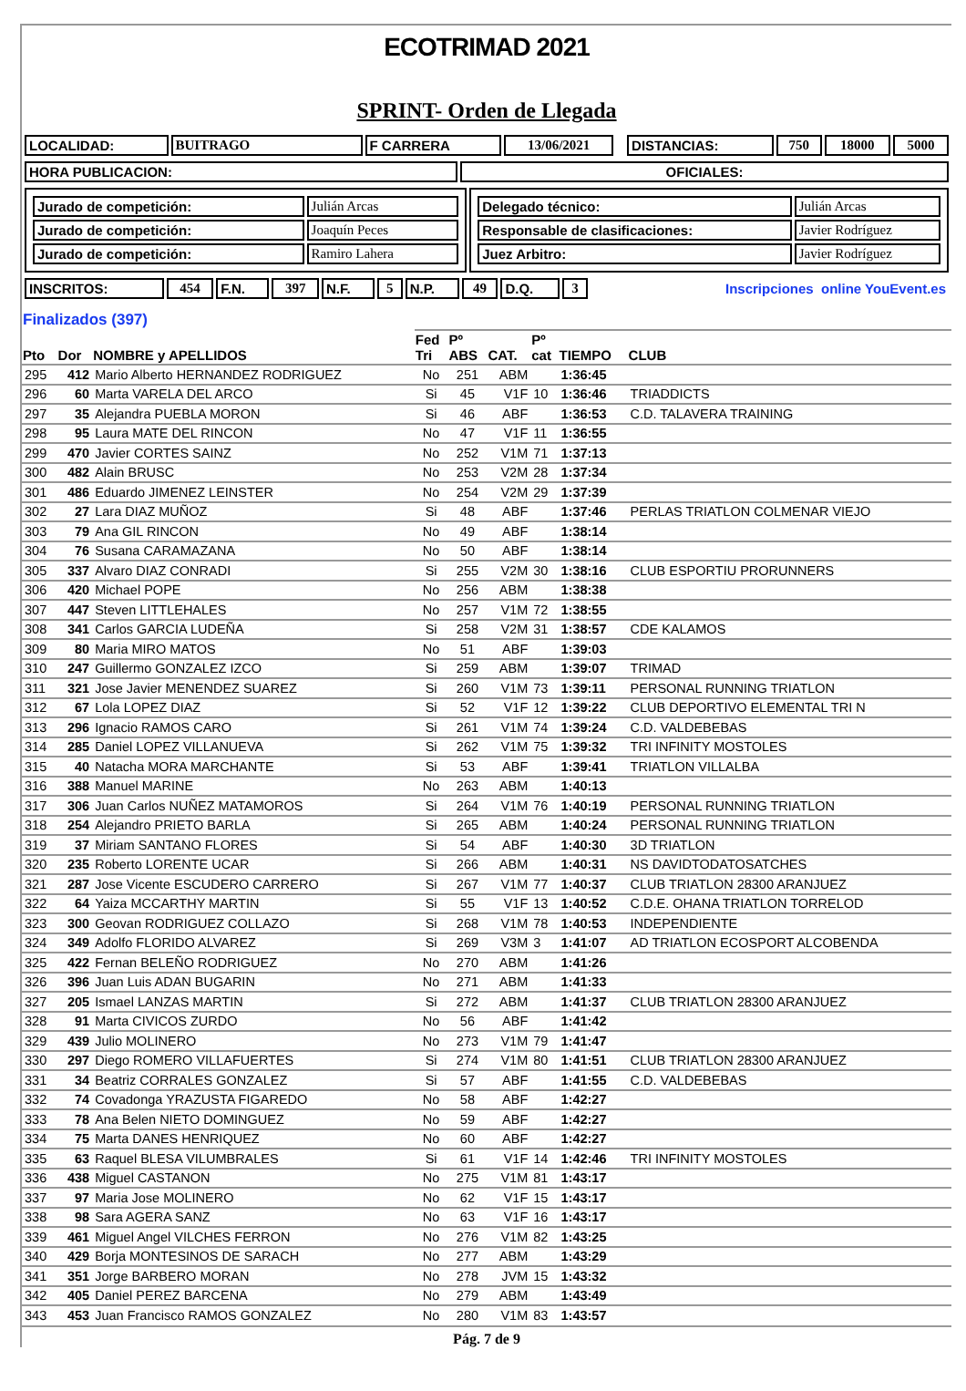ECOTRIMAD 2021
SPRINT- Orden de Llegada
| LOCALIDAD: | BUITRAGO | F CARRERA | 13/06/2021 | | DISTANCIAS: | 750 | 18000 | 5000 |
| HORA PUBLICACION: | OFICIALES: |
| / Jurado de competición: / Julián Arcas / / Jurado de competición: / Joaquín Peces / / Jurado de competición: / Ramiro Lahera / | / Delegado técnico: / Julián Arcas / / Responsable de clasificaciones: / Javier Rodríguez / / Juez Arbitro: / Javier Rodríguez / |
| INSCRITOS: | 454 | F.N. | 397 | N.F. | 5 | N.P. | 49 | D.Q. | 3 | Inscripciones online YouEvent.es |
| Finalizados (397) | | | | | | | | |
| --- | --- | --- | --- | --- | --- | --- | --- | --- |
| Pto | Dor | NOMBRE y APELLIDOS | Fed Tri | Pº ABS | CAT. | Pº cat | TIEMPO | CLUB |
| 295 | 412 | Mario Alberto HERNANDEZ RODRIGUEZ | No | 251 | ABM | | 1:36:45 | |
| 296 | 60 | Marta VARELA DEL ARCO | Si | 45 | V1F | 10 | 1:36:46 | TRIADDICTS |
| 297 | 35 | Alejandra PUEBLA MORON | Si | 46 | ABF | | 1:36:53 | C.D. TALAVERA TRAINING |
| 298 | 95 | Laura MATE DEL RINCON | No | 47 | V1F | 11 | 1:36:55 | |
| 299 | 470 | Javier CORTES SAINZ | No | 252 | V1M | 71 | 1:37:13 | |
| 300 | 482 | Alain BRUSC | No | 253 | V2M | 28 | 1:37:34 | |
| 301 | 486 | Eduardo JIMENEZ LEINSTER | No | 254 | V2M | 29 | 1:37:39 | |
| 302 | 27 | Lara DIAZ MUÑOZ | Si | 48 | ABF | | 1:37:46 | PERLAS TRIATLON COLMENAR VIEJO |
| 303 | 79 | Ana GIL RINCON | No | 49 | ABF | | 1:38:14 | |
| 304 | 76 | Susana CARAMAZANA | No | 50 | ABF | | 1:38:14 | |
| 305 | 337 | Alvaro DIAZ CONRADI | Si | 255 | V2M | 30 | 1:38:16 | CLUB ESPORTIU PRORUNNERS |
| 306 | 420 | Michael POPE | No | 256 | ABM | | 1:38:38 | |
| 307 | 447 | Steven LITTLEHALES | No | 257 | V1M | 72 | 1:38:55 | |
| 308 | 341 | Carlos GARCIA LUDEÑA | Si | 258 | V2M | 31 | 1:38:57 | CDE KALAMOS |
| 309 | 80 | Maria MIRO MATOS | No | 51 | ABF | | 1:39:03 | |
| 310 | 247 | Guillermo GONZALEZ IZCO | Si | 259 | ABM | | 1:39:07 | TRIMAD |
| 311 | 321 | Jose Javier MENENDEZ SUAREZ | Si | 260 | V1M | 73 | 1:39:11 | PERSONAL RUNNING TRIATLON |
| 312 | 67 | Lola LOPEZ DIAZ | Si | 52 | V1F | 12 | 1:39:22 | CLUB DEPORTIVO ELEMENTAL TRI N |
| 313 | 296 | Ignacio RAMOS CARO | Si | 261 | V1M | 74 | 1:39:24 | C.D. VALDEBEBAS |
| 314 | 285 | Daniel LOPEZ VILLANUEVA | Si | 262 | V1M | 75 | 1:39:32 | TRI INFINITY MOSTOLES |
| 315 | 40 | Natacha MORA MARCHANTE | Si | 53 | ABF | | 1:39:41 | TRIATLON VILLALBA |
| 316 | 388 | Manuel MARINE | No | 263 | ABM | | 1:40:13 | |
| 317 | 306 | Juan Carlos NUÑEZ MATAMOROS | Si | 264 | V1M | 76 | 1:40:19 | PERSONAL RUNNING TRIATLON |
| 318 | 254 | Alejandro PRIETO BARLA | Si | 265 | ABM | | 1:40:24 | PERSONAL RUNNING TRIATLON |
| 319 | 37 | Miriam SANTANO FLORES | Si | 54 | ABF | | 1:40:30 | 3D TRIATLON |
| 320 | 235 | Roberto LORENTE UCAR | Si | 266 | ABM | | 1:40:31 | NS DAVIDTODATOSATCHES |
| 321 | 287 | Jose Vicente ESCUDERO CARRERO | Si | 267 | V1M | 77 | 1:40:37 | CLUB TRIATLON 28300 ARANJUEZ |
| 322 | 64 | Yaiza MCCARTHY MARTIN | Si | 55 | V1F | 13 | 1:40:52 | C.D.E. OHANA TRIATLON TORRELOD |
| 323 | 300 | Geovan RODRIGUEZ COLLAZO | Si | 268 | V1M | 78 | 1:40:53 | INDEPENDIENTE |
| 324 | 349 | Adolfo FLORIDO ALVAREZ | Si | 269 | V3M | 3 | 1:41:07 | AD TRIATLON ECOSPORT ALCOBENDA |
| 325 | 422 | Fernan BELEÑO RODRIGUEZ | No | 270 | ABM | | 1:41:26 | |
| 326 | 396 | Juan Luis ADAN BUGARIN | No | 271 | ABM | | 1:41:33 | |
| 327 | 205 | Ismael LANZAS MARTIN | Si | 272 | ABM | | 1:41:37 | CLUB TRIATLON 28300 ARANJUEZ |
| 328 | 91 | Marta CIVICOS ZURDO | No | 56 | ABF | | 1:41:42 | |
| 329 | 439 | Julio MOLINERO | No | 273 | V1M | 79 | 1:41:47 | |
| 330 | 297 | Diego ROMERO VILLAFUERTES | Si | 274 | V1M | 80 | 1:41:51 | CLUB TRIATLON 28300 ARANJUEZ |
| 331 | 34 | Beatriz CORRALES GONZALEZ | Si | 57 | ABF | | 1:41:55 | C.D. VALDEBEBAS |
| 332 | 74 | Covadonga YRAZUSTA FIGAREDO | No | 58 | ABF | | 1:42:27 | |
| 333 | 78 | Ana Belen NIETO DOMINGUEZ | No | 59 | ABF | | 1:42:27 | |
| 334 | 75 | Marta DANES HENRIQUEZ | No | 60 | ABF | | 1:42:27 | |
| 335 | 63 | Raquel BLESA VILUMBRALES | Si | 61 | V1F | 14 | 1:42:46 | TRI INFINITY MOSTOLES |
| 336 | 438 | Miguel CASTANON | No | 275 | V1M | 81 | 1:43:17 | |
| 337 | 97 | Maria Jose MOLINERO | No | 62 | V1F | 15 | 1:43:17 | |
| 338 | 98 | Sara AGERA SANZ | No | 63 | V1F | 16 | 1:43:17 | |
| 339 | 461 | Miguel Angel VILCHES FERRON | No | 276 | V1M | 82 | 1:43:25 | |
| 340 | 429 | Borja MONTESINOS DE SARACH | No | 277 | ABM | | 1:43:29 | |
| 341 | 351 | Jorge BARBERO MORAN | No | 278 | JVM | 15 | 1:43:32 | |
| 342 | 405 | Daniel PEREZ BARCENA | No | 279 | ABM | | 1:43:49 | |
| 343 | 453 | Juan Francisco RAMOS GONZALEZ | No | 280 | V1M | 83 | 1:43:57 | |
Pág. 7 de 9